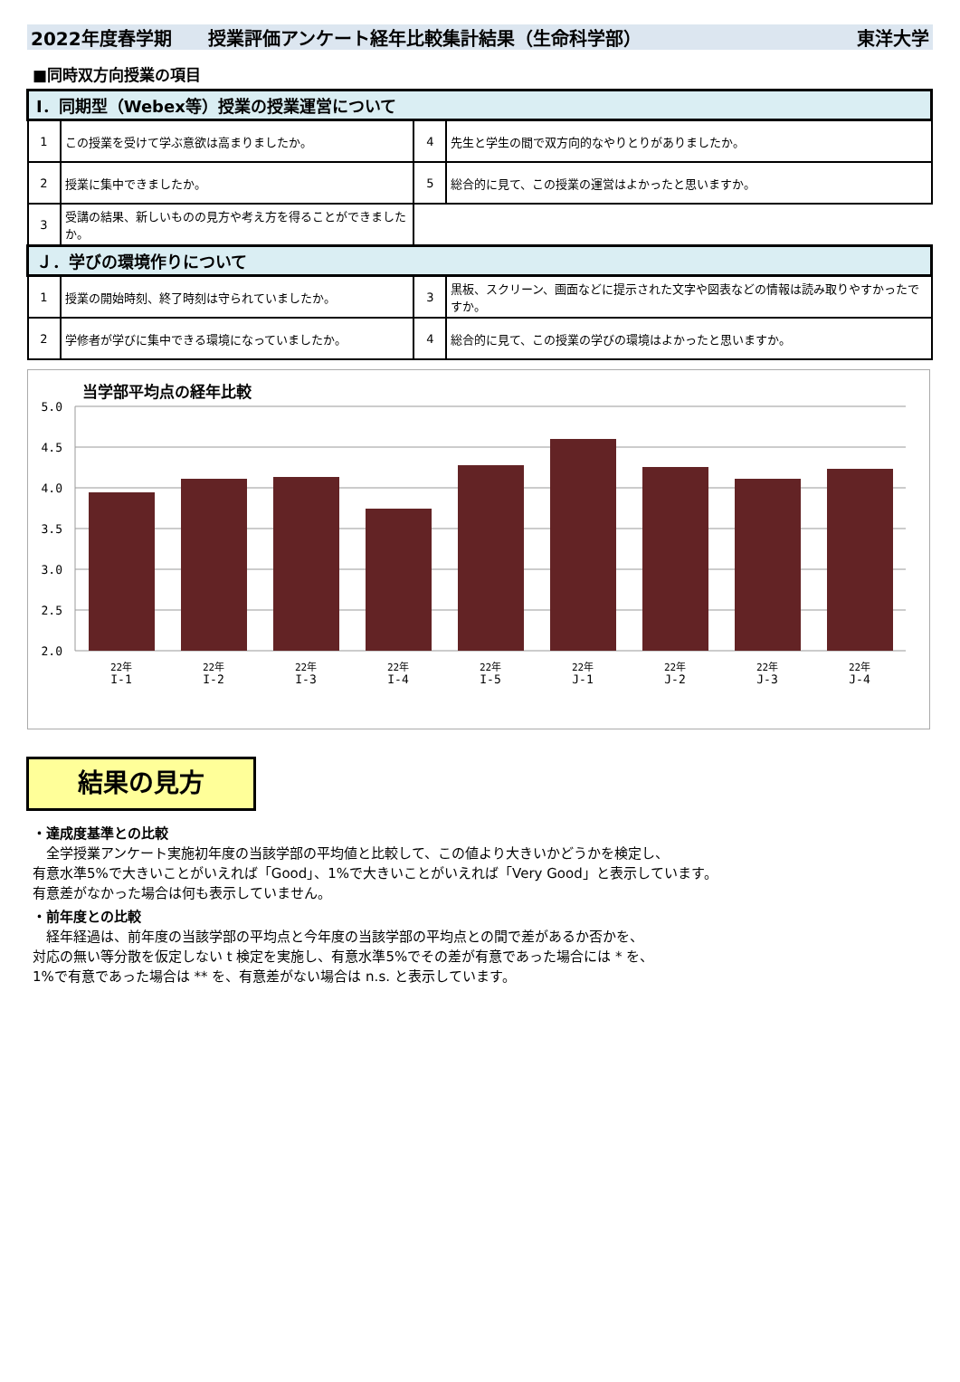2022年度春学期　　授業評価アンケート経年比較集計結果（生命科学部） 東洋大学
■同時双方向授業の項目
| Ⅰ．同期型（Webex等）授業の授業運営について | | | |
| --- | --- | --- | --- |
| 1 | この授業を受けて学ぶ意欲は高まりましたか。 | 4 | 先生と学生の間で双方向的なやりとりがありましたか。 |
| 2 | 授業に集中できましたか。 | 5 | 総合的に見て、この授業の運営はよかったと思いますか。 |
| 3 | 受講の結果、新しいものの見方や考え方を得ることができましたか。 | | |
| Ｊ．学びの環境作りについて | | | |
| 1 | 授業の開始時刻、終了時刻は守られていましたか。 | 3 | 黒板、スクリーン、画面などに提示された文字や図表などの情報は読み取りやすかったですか。 |
| 2 | 学修者が学びに集中できる環境になっていましたか。 | 4 | 総合的に見て、この授業の学びの環境はよかったと思いますか。 |
当学部平均点の経年比較
5.0
4.5
4.0
3.5
3.0
2.5
2.0
22年
22年
22年
22年
22年
22年
22年
22年
22年
I-1
I-2
I-3
I-4
I-5
J-1
J-2
J-3
J-4
結果の見方
・達成度基準との比較
　全学授業アンケート実施初年度の当該学部の平均値と比較して、この値より大きいかどうかを検定し、
有意水準5%で大きいことがいえれば「Good」、1%で大きいことがいえれば「Very Good」と表示しています。
有意差がなかった場合は何も表示していません。
・前年度との比較
　経年経過は、前年度の当該学部の平均点と今年度の当該学部の平均点との間で差があるか否かを、
対応の無い等分散を仮定しない t 検定を実施し、有意水準5%でその差が有意であった場合には * を、
1%で有意であった場合は ** を、有意差がない場合は n.s. と表示しています。